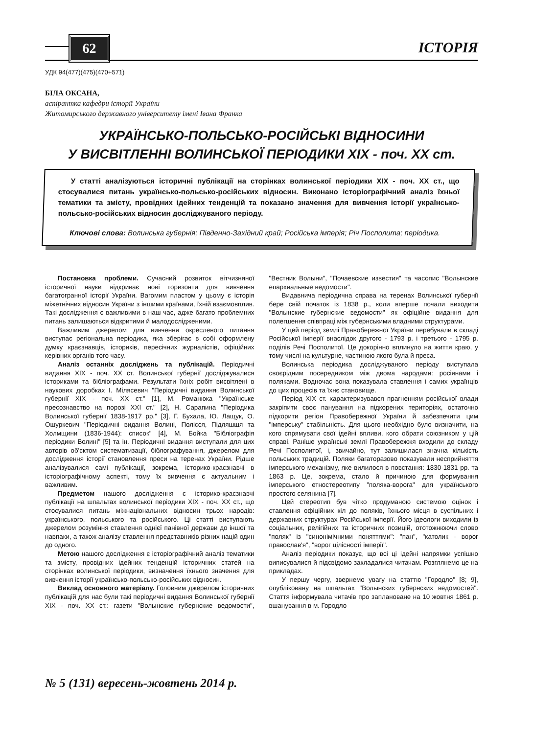62 ІСТОРІЯ
УДК 94(477)(475)(470+571)
БІЛА ОКСАНА,
аспірантка кафедри історії України
Житомирського державного університету імені Івана Франка
УКРАЇНСЬКО-ПОЛЬСЬКО-РОСІЙСЬКІ ВІДНОСИНИ
У ВИСВІТЛЕННІ ВОЛИНСЬКОЇ ПЕРІОДИКИ XIX - поч. XX ст.
У статті аналізуються історичні публікації на сторінках волинської періодики XIX - поч. XX ст., що стосувалися питань українсько-польсько-російських відносин. Виконано історіографічний аналіз їхньої тематики та змісту, провідних ідейних тенденцій та показано значення для вивчення історії українсько-польсько-російських відносин досліджуваного періоду.
Ключові слова: Волинська губернія; Південно-Західний край; Російська імперія; Річ Посполита; періодика.
Постановка проблеми. Сучасний розвиток вітчизняної історичної науки відкриває нові горизонти для вивчення багатогранної історії України. Вагомим пластом у цьому є історія міжетнічних відносин України з іншими країнами, їхній взаємовплив. Такі дослідження є важливими в наш час, адже багато проблемних питань залишаються відкритими й малодослідженими.
Важливим джерелом для вивчення окресленого питання виступає регіональна періодика, яка зберігає в собі оформлену думку краєзнавців, істориків, пересічних журналістів, офіційних керівних органів того часу.
Аналіз останніх досліджень та публікацій. Періодичні видання XIX - поч. XX ст. Волинської губернії досліджувалися істориками та бібліографами. Результати їхніх робіт висвітлені в наукових доробках І. Мілясевич "Періодичні видання Волинської губернії XIX - поч. XX ст." [1], М. Романюка "Українське пресознавство на порозі XXI ст." [2], Н. Сарапина "Періодика Волинської губернії 1838-1917 рр." [3], Г. Бухала, Ю. Лащук, О. Ошуркевич "Періодичні видання Волині, Полісся, Підляшшя та Холмщини (1836-1944): список" [4], М. Бойка "Бібліографія періодики Волині" [5] та ін. Періодичні видання виступали для цих авторів об'єктом систематизації, біблографування, джерелом для дослідження історії становлення преси на теренах України. Рідше аналізувалися самі публікації, зокрема, історико-краєзнавчі в історіографічному аспекті, тому їх вивчення є актуальним і важливим.
Предметом нашого дослідження є історико-краєзнавчі публікації на шпальтах волинської періодики XIX - поч. XX ст., що стосувалися питань міжнаціональних відносин трьох народів: українського, польського та російського. Ці статті виступають джерелом розуміння ставлення однієї панівної держави до іншої та навпаки, а також аналізу ставлення представників різних націй один до одного.
Метою нашого дослідження є історіографічний аналіз тематики та змісту, провідних ідейних тенденцій історичних статей на сторінках волинської періодики, визначення їхнього значення для вивчення історії українсько-польсько-російських відносин.
Виклад основного матеріалу. Головним джерелом історичних публікацій для нас були такі періодичні видання Волинської губернії XIX - поч. XX ст.: газети "Волынские губернские ведомости", "Вестник Волыни", "Почаевские известия" та часопис "Волынские епархиальные ведомости".
Видавнича періодична справа на теренах Волинської губернії бере свій початок із 1838 р., коли вперше почали виходити "Волынские губернские ведомости" як офіційне видання для полегшення співпраці між губернськими владними структурами.
У цей період землі Правобережної України перебували в складі Російської імперії внаслідок другого - 1793 р. і третього - 1795 р. поділів Речі Посполитої. Це докорінно вплинуло на життя краю, у тому числі на культурне, частиною якого була й преса.
Волинська періодика досліджуваного періоду виступала своєрідним посередником між двома народами: росіянами і поляками. Водночас вона показувала ставлення і самих українців до цих процесів та їхнє становище.
Період XIX ст. характеризувався прагненням російської влади закріпити своє панування на підкорених територіях, остаточно підкорити регіон Правобережної України й забезпечити цим "імперську" стабільність. Для цього необхідно було визначити, на кого спрямувати свої ідейні впливи, кого обрати союзником у цій справі. Раніше українські землі Правобережжя входили до складу Речі Посполитої, і, звичайно, тут залишилася значна кількість польських традицій. Поляки багаторазово показували несприйняття імперського механізму, яке вилилося в повстання: 1830-1831 рр. та 1863 р. Це, зокрема, стало й причиною для формування імперського етностереотипу "поляка-ворога" для українського простого селянина [7].
Цей стереотип був чітко продуманою системою оцінок і ставлення офіційних кіл до поляків, їхнього місця в суспільних і державних структурах Російської імперії. Його ідеологи виходили із соціальних, релігійних та історичних позицій, ототожнюючи слово "поляк" із "синонімічними поняттями": "пан", "католик - ворог православ'я", "ворог цілісності імперії".
Аналіз періодики показує, що всі ці ідейні напрямки успішно виписувалися й підсвідомо закладалися читачам. Розглянемо це на прикладах.
У першу чергу, звернемо увагу на статтю "Городло" [8; 9], опубліковану на шпальтах "Волынских губернских ведомостей". Стаття інформувала читачів про заплановане на 10 жовтня 1861 р. вшанування в м. Городло
№ 5 (131) вересень-жовтень 2014 р.